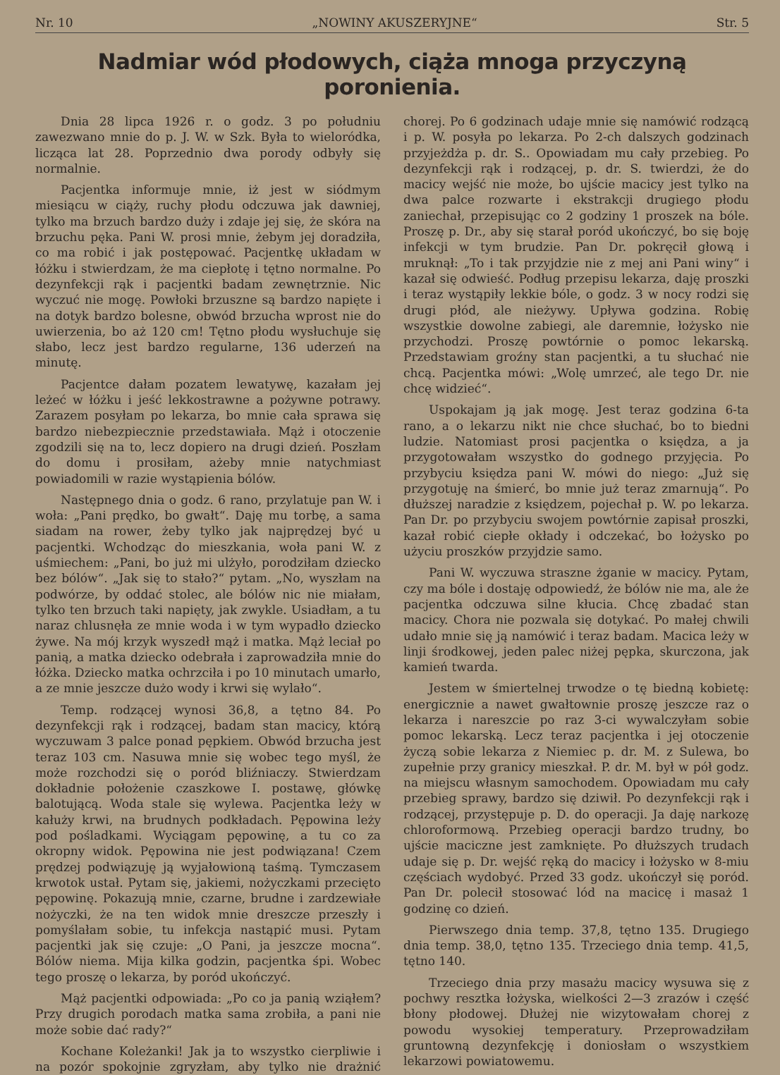Nr. 10 „NOWINY AKUSZERYJNE“Str. 5
Nadmiar wód płodowych, ciąża mnoga przyczyną poronienia.
Dnia 28 lipca 1926 r. o godz. 3 po południu zawezwano mnie do p. J. W. w Szk. Była to wieloródka, licząca lat 28. Poprzednio dwa porody odbyły się normalnie.
Pacjentka informuje mnie, iż jest w siódmym miesiącu w ciąży, ruchy płodu odczuwa jak dawniej, tylko ma brzuch bardzo duży i zdaje jej się, że skóra na brzuchu pęka. Pani W. prosi mnie, żebym jej doradziła, co ma robić i jak postępować. Pacjentkę układam w łóżku i stwierdzam, że ma ciepłotę i tętno normalne. Po dezynfekcji rąk i pacjentki badam zewnętrznie. Nic wyczuć nie mogę. Powłoki brzuszne są bardzo napięte i na dotyk bardzo bolesne, obwód brzucha wprost nie do uwierzenia, bo aż 120 cm! Tętno płodu wysłuchuje się słabo, lecz jest bardzo regularne, 136 uderzeń na minutę.
Pacjentce dałam pozatem lewatywę, kazałam jej leżeć w łóżku i jeść lekkostrawne a pożywne potrawy. Zarazem posyłam po lekarza, bo mnie cała sprawa się bardzo niebezpiecznie przedstawiała. Mąż i otoczenie zgodzili się na to, lecz dopiero na drugi dzień. Poszłam do domu i prosiłam, ażeby mnie natychmiast powiadomili w razie wystąpienia bólów.
Następnego dnia o godz. 6 rano, przylatuje pan W. i woła: „Pani prędko, bo gwałt“. Daję mu torbę, a sama siadam na rower, żeby tylko jak najprędzej być u pacjentki. Wchodząc do mieszkania, woła pani W. z uśmiechem: „Pani, bo już mi ulżyło, porodziłam dziecko bez bólów“. „Jak się to stało?“ pytam. „No, wyszłam na podwórze, by oddać stolec, ale bólów nic nie miałam, tylko ten brzuch taki napięty, jak zwykle. Usiadłam, a tu naraz chlusnęła ze mnie woda i w tym wypadło dziecko żywe. Na mój krzyk wyszedł mąż i matka. Mąż leciał po panią, a matka dziecko odebrała i zaprowadziła mnie do łóżka. Dziecko matka ochrzciła i po 10 minutach umarło, a ze mnie jeszcze dużo wody i krwi się wylało“.
Temp. rodzącej wynosi 36,8, a tętno 84. Po dezynfekcji rąk i rodzącej, badam stan macicy, którą wyczuwam 3 palce ponad pępkiem. Obwód brzucha jest teraz 103 cm. Nasuwa mnie się wobec tego myśl, że może rozchodzi się o poród bliźniaczy. Stwierdzam dokładnie położenie czaszkowe I. postawę, główkę balotującą. Woda stale się wylewa. Pacjentka leży w kałuży krwi, na brudnych podkładach. Pępowina leży pod pośladkami. Wyciągam pępowinę, a tu co za okropny widok. Pępowina nie jest podwiązana! Czem prędzej podwiązuję ją wyjałowioną taśmą. Tymczasem krwotok ustał. Pytam się, jakiemi, nożyczkami przecięto pępowinę. Pokazują mnie, czarne, brudne i zardzewiałe nożyczki, że na ten widok mnie dreszcze przeszły i pomyślałam sobie, tu infekcja nastąpić musi. Pytam pacjentki jak się czuje: „O Pani, ja jeszcze mocna“. Bólów niema. Mija kilka godzin, pacjentka śpi. Wobec tego proszę o lekarza, by poród ukończyć.
Mąż pacjentki odpowiada: „Po co ja panią wziąłem? Przy drugich porodach matka sama zrobiła, a pani nie może sobie dać rady?“
Kochane Koleżanki! Jak ja to wszystko cierpliwie i na pozór spokojnie zgryzłam, aby tylko nie drażnić chorej. Po 6 godzinach udaje mnie się namówić rodzącą i p. W. posyła po lekarza. Po 2-ch dalszych godzinach przyjeżdża p. dr. S.. Opowiadam mu cały przebieg. Po dezynfekcji rąk i rodzącej, p. dr. S. twierdzi, że do macicy wejść nie może, bo ujście macicy jest tylko na dwa palce rozwarte i ekstrakcji drugiego płodu zaniechał, przepisując co 2 godziny 1 proszek na bóle. Proszę p. Dr., aby się starał poród ukończyć, bo się boję infekcji w tym brudzie. Pan Dr. pokręcił głową i mruknął: „To i tak przyjdzie nie z mej ani Pani winy“ i kazał się odwieść. Podług przepisu lekarza, daję proszki i teraz wystąpiły lekkie bóle, o godz. 3 w nocy rodzi się drugi płód, ale nieżywy. Upływa godzina. Robię wszystkie dowolne zabiegi, ale daremnie, łożysko nie przychodzi. Proszę powtórnie o pomoc lekarską. Przedstawiam groźny stan pacjentki, a tu słuchać nie chcą. Pacjentka mówi: „Wolę umrzeć, ale tego Dr. nie chcę widzieć“.
Uspokajam ją jak mogę. Jest teraz godzina 6-ta rano, a o lekarzu nikt nie chce słuchać, bo to biedni ludzie. Natomiast prosi pacjentka o księdza, a ja przygotowałam wszystko do godnego przyjęcia. Po przybyciu księdza pani W. mówi do niego: „Już się przygotuję na śmierć, bo mnie już teraz zmarnują“. Po dłuższej naradzie z księdzem, pojechał p. W. po lekarza. Pan Dr. po przybyciu swojem powtórnie zapisał proszki, kazał robić ciepłe okłady i odczekać, bo łożysko po użyciu proszków przyjdzie samo.
Pani W. wyczuwa straszne żganie w macicy. Pytam, czy ma bóle i dostaję odpowiedź, że bólów nie ma, ale że pacjentka odczuwa silne kłucia. Chcę zbadać stan macicy. Chora nie pozwala się dotykać. Po małej chwili udało mnie się ją namówić i teraz badam. Macica leży w linji środkowej, jeden palec niżej pępka, skurczona, jak kamień twarda.
Jestem w śmiertelnej trwodze o tę biedną kobietę: energicznie a nawet gwałtownie proszę jeszcze raz o lekarza i nareszcie po raz 3-ci wywalczyłam sobie pomoc lekarską. Lecz teraz pacjentka i jej otoczenie życzą sobie lekarza z Niemiec p. dr. M. z Sulewa, bo zupełnie przy granicy mieszkał. P. dr. M. był w pół godz. na miejscu własnym samochodem. Opowiadam mu cały przebieg sprawy, bardzo się dziwił. Po dezynfekcji rąk i rodzącej, przystępuje p. D. do operacji. Ja daję narkozę chloroformową. Przebieg operacji bardzo trudny, bo ujście maciczne jest zamknięte. Po dłuższych trudach udaje się p. Dr. wejść ręką do macicy i łożysko w 8-miu częściach wydobyć. Przed 33 godz. ukończył się poród. Pan Dr. polecił stosować lód na macicę i masaż 1 godzinę co dzień.
Pierwszego dnia temp. 37,8, tętno 135. Drugiego dnia temp. 38,0, tętno 135. Trzeciego dnia temp. 41,5, tętno 140.
Trzeciego dnia przy masażu macicy wysuwa się z pochwy resztka łożyska, wielkości 2—3 zrazów i część błony płodowej. Dłużej nie wizytowałam chorej z powodu wysokiej temperatury. Przeprowadziłam gruntowną dezynfekcję i doniosłam o wszystkiem lekarzowi powiatowemu.